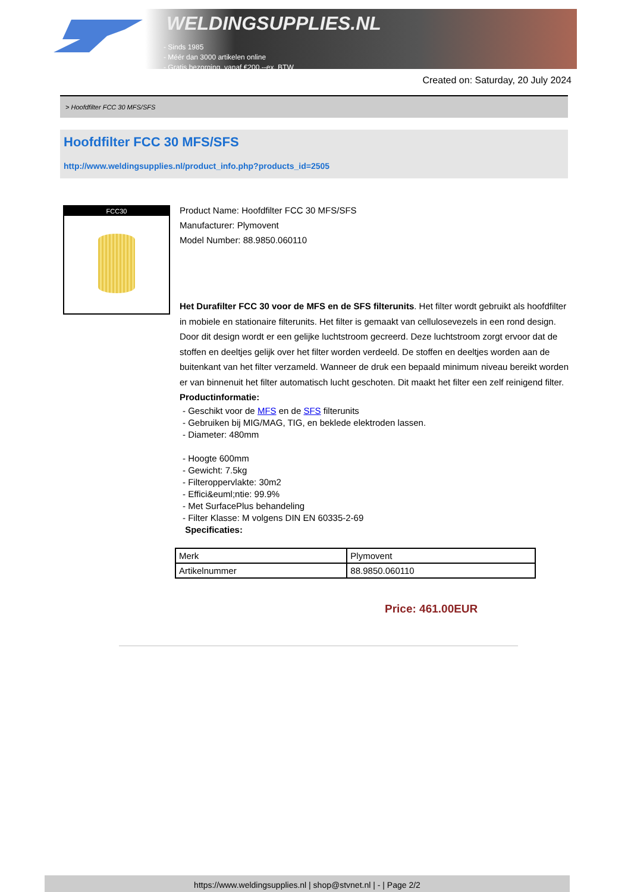WELDINGSUPPLIES.NL
- Sinds 1985
- Méér dan 3000 artikelen online
- Gratis bezorging, vanaf €200,--ex. BTW
Created on: Saturday, 20 July 2024
> Hoofdfilter FCC 30 MFS/SFS
Hoofdfilter FCC 30 MFS/SFS
http://www.weldingsupplies.nl/product_info.php?products_id=2505
FCC30
Product Name: Hoofdfilter FCC 30 MFS/SFS
Manufacturer: Plymovent
Model Number: 88.9850.060110
Het Durafilter FCC 30 voor de MFS en de SFS filterunits. Het filter wordt gebruikt als hoofdfilter in mobiele en stationaire filterunits. Het filter is gemaakt van cellulosevezels in een rond design. Door dit design wordt er een gelijke luchtstroom gecreerd. Deze luchtstroom zorgt ervoor dat de stoffen en deeltjes gelijk over het filter worden verdeeld. De stoffen en deeltjes worden aan de buitenkant van het filter verzameld. Wanneer de druk een bepaald minimum niveau bereikt worden er van binnenuit het filter automatisch lucht geschoten. Dit maakt het filter een zelf reinigend filter. Productinformatie:
- Geschikt voor de MFS en de SFS filterunits
- Gebruiken bij MIG/MAG, TIG, en beklede elektroden lassen.
- Diameter: 480mm
- Hoogte 600mm
- Gewicht: 7.5kg
- Filteroppervlakte: 30m2
- Effici&euml;ntie: 99.9%
- Met SurfacePlus behandeling
- Filter Klasse: M volgens DIN EN 60335-2-69
Specificaties:
| Merk | Plymovent |
| Artikelnummer | 88.9850.060110 |
Price: 461.00EUR
https://www.weldingsupplies.nl | shop@stvnet.nl | - | Page 2/2